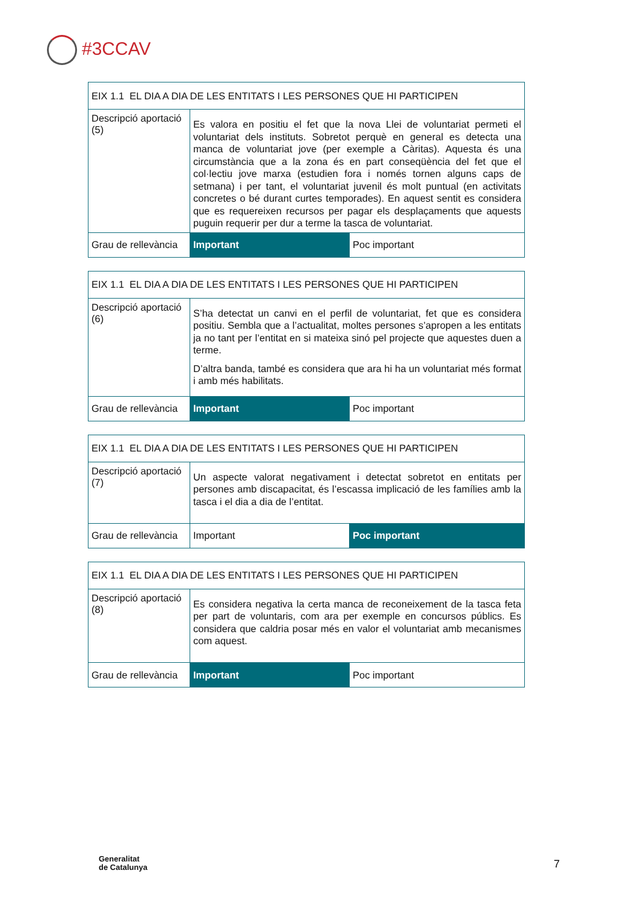#3CCAV
| EIX 1.1 EL DIA A DIA DE LES ENTITATS I LES PERSONES QUE HI PARTICIPEN | | |
| --- | --- | --- |
| Descripció aportació (5) | Es valora en positiu el fet que la nova Llei de voluntariat permeti el voluntariat dels instituts. Sobretot perquè en general es detecta una manca de voluntariat jove (per exemple a Càritas). Aquesta és una circumstància que a la zona és en part conseqüència del fet que el col·lectiu jove marxa (estudien fora i només tornen alguns caps de setmana) i per tant, el voluntariat juvenil és molt puntual (en activitats concretes o bé durant curtes temporades). En aquest sentit es considera que es requereixen recursos per pagar els desplaçaments que aquests puguin requerir per dur a terme la tasca de voluntariat. | |
| Grau de rellevància | Important | Poc important |
| EIX 1.1 EL DIA A DIA DE LES ENTITATS I LES PERSONES QUE HI PARTICIPEN | | |
| --- | --- | --- |
| Descripció aportació (6) | S’ha detectat un canvi en el perfil de voluntariat, fet que es considera positiu. Sembla que a l’actualitat, moltes persones s’apropen a les entitats ja no tant per l’entitat en si mateixa sinó pel projecte que aquestes duen a terme. D’altra banda, també es considera que ara hi ha un voluntariat més format i amb més habilitats. | |
| Grau de rellevància | Important | Poc important |
| EIX 1.1 EL DIA A DIA DE LES ENTITATS I LES PERSONES QUE HI PARTICIPEN | | |
| --- | --- | --- |
| Descripció aportació (7) | Un aspecte valorat negativament i detectat sobretot en entitats per persones amb discapacitat, és l’escassa implicació de les famílies amb la tasca i el dia a dia de l’entitat. | |
| Grau de rellevància | Important | Poc important |
| EIX 1.1 EL DIA A DIA DE LES ENTITATS I LES PERSONES QUE HI PARTICIPEN | | |
| --- | --- | --- |
| Descripció aportació (8) | Es considera negativa la certa manca de reconeixement de la tasca feta per part de voluntaris, com ara per exemple en concursos públics. Es considera que caldria posar més en valor el voluntariat amb mecanismes com aquest. | |
| Grau de rellevància | Important | Poc important |
Generalitat
de Catalunya
7